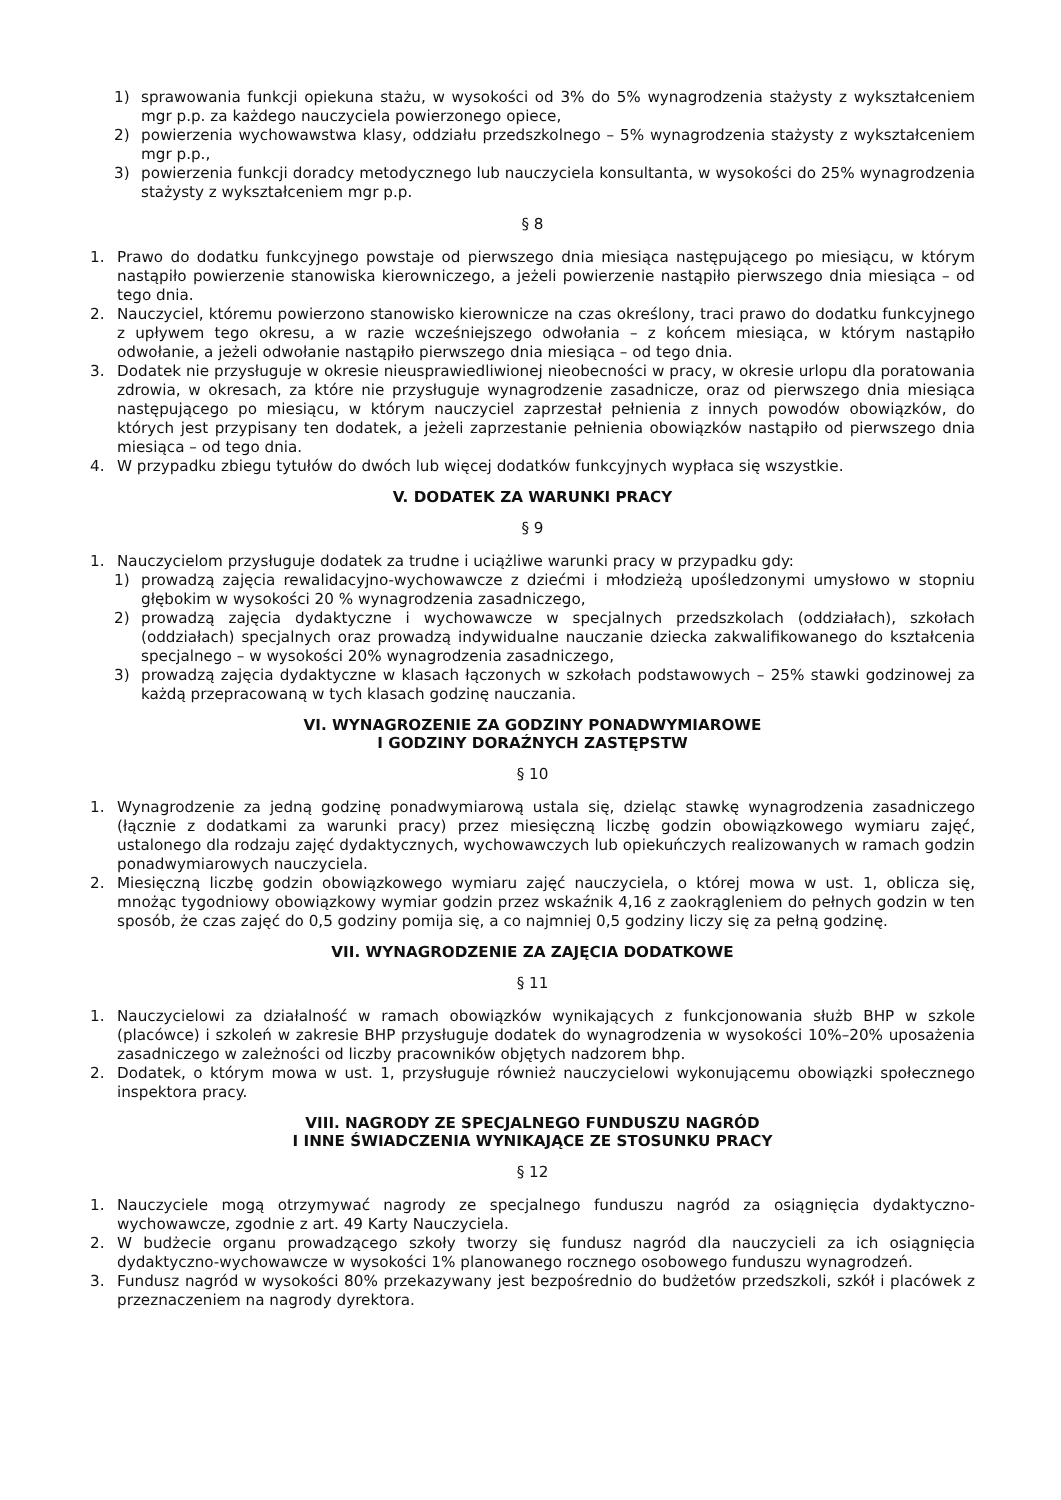1) sprawowania funkcji opiekuna stażu, w wysokości od 3% do 5% wynagrodzenia stażysty z wykształceniem mgr p.p. za każdego nauczyciela powierzonego opiece,
2) powierzenia wychowawstwa klasy, oddziału przedszkolnego – 5% wynagrodzenia stażysty z wykształceniem mgr p.p.,
3) powierzenia funkcji doradcy metodycznego lub nauczyciela konsultanta, w wysokości do 25% wynagrodzenia stażysty z wykształceniem mgr p.p.
§ 8
1. Prawo do dodatku funkcyjnego powstaje od pierwszego dnia miesiąca następującego po miesiącu, w którym nastąpiło powierzenie stanowiska kierowniczego, a jeżeli powierzenie nastąpiło pierwszego dnia miesiąca – od tego dnia.
2. Nauczyciel, któremu powierzono stanowisko kierownicze na czas określony, traci prawo do dodatku funkcyjnego z upływem tego okresu, a w razie wcześniejszego odwołania – z końcem miesiąca, w którym nastąpiło odwołanie, a jeżeli odwołanie nastąpiło pierwszego dnia miesiąca – od tego dnia.
3. Dodatek nie przysługuje w okresie nieusprawiedliwionej nieobecności w pracy, w okresie urlopu dla poratowania zdrowia, w okresach, za które nie przysługuje wynagrodzenie zasadnicze, oraz od pierwszego dnia miesiąca następującego po miesiącu, w którym nauczyciel zaprzestał pełnienia z innych powodów obowiązków, do których jest przypisany ten dodatek, a jeżeli zaprzestanie pełnienia obowiązków nastąpiło od pierwszego dnia miesiąca – od tego dnia.
4. W przypadku zbiegu tytułów do dwóch lub więcej dodatków funkcyjnych wypłaca się wszystkie.
V. DODATEK ZA WARUNKI PRACY
§ 9
1. Nauczycielom przysługuje dodatek za trudne i uciążliwe warunki pracy w przypadku gdy:
1) prowadzą zajęcia rewalidacyjno-wychowawcze z dziećmi i młodzieżą upośledzonymi umysłowo w stopniu głębokim w wysokości 20 % wynagrodzenia zasadniczego,
2) prowadzą zajęcia dydaktyczne i wychowawcze w specjalnych przedszkolach (oddziałach), szkołach (oddziałach) specjalnych oraz prowadzą indywidualne nauczanie dziecka zakwalifikowanego do kształcenia specjalnego – w wysokości 20% wynagrodzenia zasadniczego,
3) prowadzą zajęcia dydaktyczne w klasach łączonych w szkołach podstawowych – 25% stawki godzinowej za każdą przepracowaną w tych klasach godzinę nauczania.
VI. WYNAGROZENIE ZA GODZINY PONADWYMIAROWE
I GODZINY DORAŹNYCH ZASTĘPSTW
§ 10
1. Wynagrodzenie za jedną godzinę ponadwymiarową ustala się, dzieląc stawkę wynagrodzenia zasadniczego (łącznie z dodatkami za warunki pracy) przez miesięczną liczbę godzin obowiązkowego wymiaru zajęć, ustalonego dla rodzaju zajęć dydaktycznych, wychowawczych lub opiekuńczych realizowanych w ramach godzin ponadwymiarowych nauczyciela.
2. Miesięczną liczbę godzin obowiązkowego wymiaru zajęć nauczyciela, o której mowa w ust. 1, oblicza się, mnożąc tygodniowy obowiązkowy wymiar godzin przez wskaźnik 4,16 z zaokrągleniem do pełnych godzin w ten sposób, że czas zajęć do 0,5 godziny pomija się, a co najmniej 0,5 godziny liczy się za pełną godzinę.
VII. WYNAGRODZENIE ZA ZAJĘCIA DODATKOWE
§ 11
1. Nauczycielowi za działalność w ramach obowiązków wynikających z funkcjonowania służb BHP w szkole (placówce) i szkoleń w zakresie BHP przysługuje dodatek do wynagrodzenia w wysokości 10%–20% uposażenia zasadniczego w zależności od liczby pracowników objętych nadzorem bhp.
2. Dodatek, o którym mowa w ust. 1, przysługuje również nauczycielowi wykonującemu obowiązki społecznego inspektora pracy.
VIII. NAGRODY ZE SPECJALNEGO FUNDUSZU NAGRÓD
I INNE ŚWIADCZENIA WYNIKAJĄCE ZE STOSUNKU PRACY
§ 12
1. Nauczyciele mogą otrzymywać nagrody ze specjalnego funduszu nagród za osiągnięcia dydaktyczno-wychowawcze, zgodnie z art. 49 Karty Nauczyciela.
2. W budżecie organu prowadzącego szkoły tworzy się fundusz nagród dla nauczycieli za ich osiągnięcia dydaktyczno-wychowawcze w wysokości 1% planowanego rocznego osobowego funduszu wynagrodzeń.
3. Fundusz nagród w wysokości 80% przekazywany jest bezpośrednio do budżetów przedszkoli, szkół i placówek z przeznaczeniem na nagrody dyrektora.